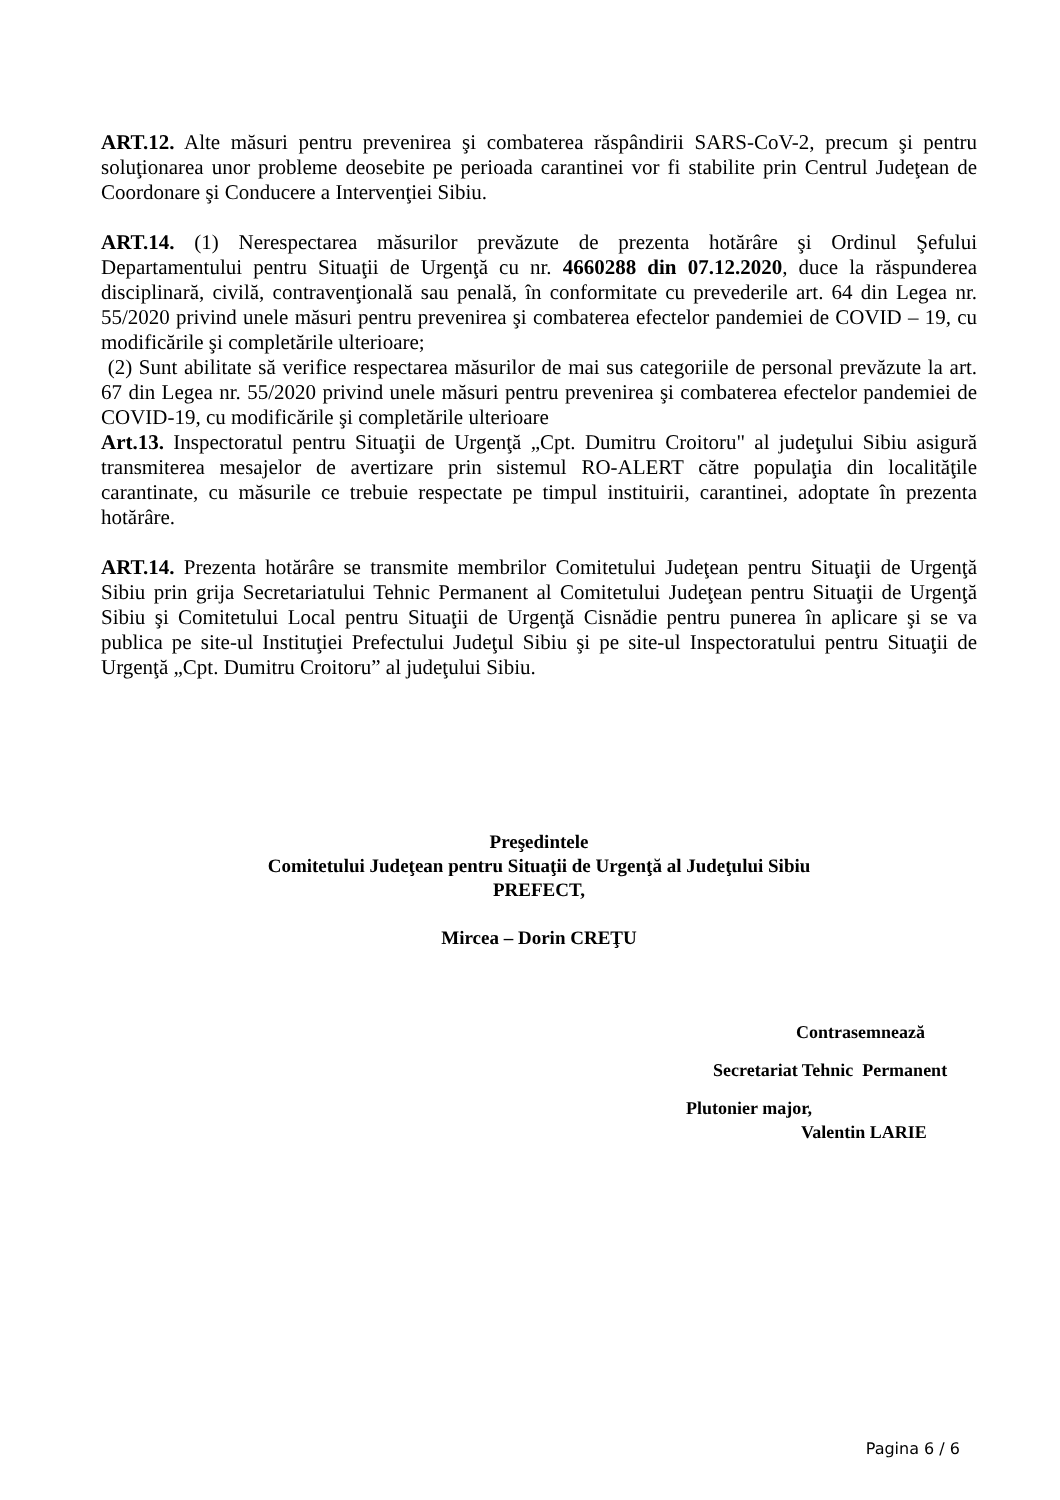ART.12. Alte măsuri pentru prevenirea şi combaterea răspândirii SARS-CoV-2, precum şi pentru soluţionarea unor probleme deosebite pe perioada carantinei vor fi stabilite prin Centrul Judeţean de Coordonare şi Conducere a Intervenţiei Sibiu.
ART.14. (1) Nerespectarea măsurilor prevăzute de prezenta hotărâre şi Ordinul Şefului Departamentului pentru Situaţii de Urgenţă cu nr. 4660288 din 07.12.2020, duce la răspunderea disciplinară, civilă, contravenţională sau penală, în conformitate cu prevederile art. 64 din Legea nr. 55/2020 privind unele măsuri pentru prevenirea şi combaterea efectelor pandemiei de COVID – 19, cu modificările şi completările ulterioare;
(2) Sunt abilitate să verifice respectarea măsurilor de mai sus categoriile de personal prevăzute la art. 67 din Legea nr. 55/2020 privind unele măsuri pentru prevenirea şi combaterea efectelor pandemiei de COVID-19, cu modificările şi completările ulterioare
Art.13. Inspectoratul pentru Situaţii de Urgenţă „Cpt. Dumitru Croitoru" al judeţului Sibiu asigură transmiterea mesajelor de avertizare prin sistemul RO-ALERT către populaţia din localităţile carantinate, cu măsurile ce trebuie respectate pe timpul instituirii, carantinei, adoptate în prezenta hotărâre.
ART.14. Prezenta hotărâre se transmite membrilor Comitetului Judeţean pentru Situaţii de Urgenţă Sibiu prin grija Secretariatului Tehnic Permanent al Comitetului Judeţean pentru Situaţii de Urgenţă Sibiu şi Comitetului Local pentru Situaţii de Urgenţă Cisnădie pentru punerea în aplicare şi se va publica pe site-ul Instituţiei Prefectului Judeţul Sibiu şi pe site-ul Inspectoratului pentru Situaţii de Urgenţă „Cpt. Dumitru Croitoru” al judeţului Sibiu.
Preşedintele
Comitetului Judeţean pentru Situaţii de Urgenţă al Judeţului Sibiu
PREFECT,
Mircea – Dorin CREŢU
Contrasemnează
Secretariat Tehnic Permanent
Plutonier major,
Valentin LARIE
Pagina 6 / 6